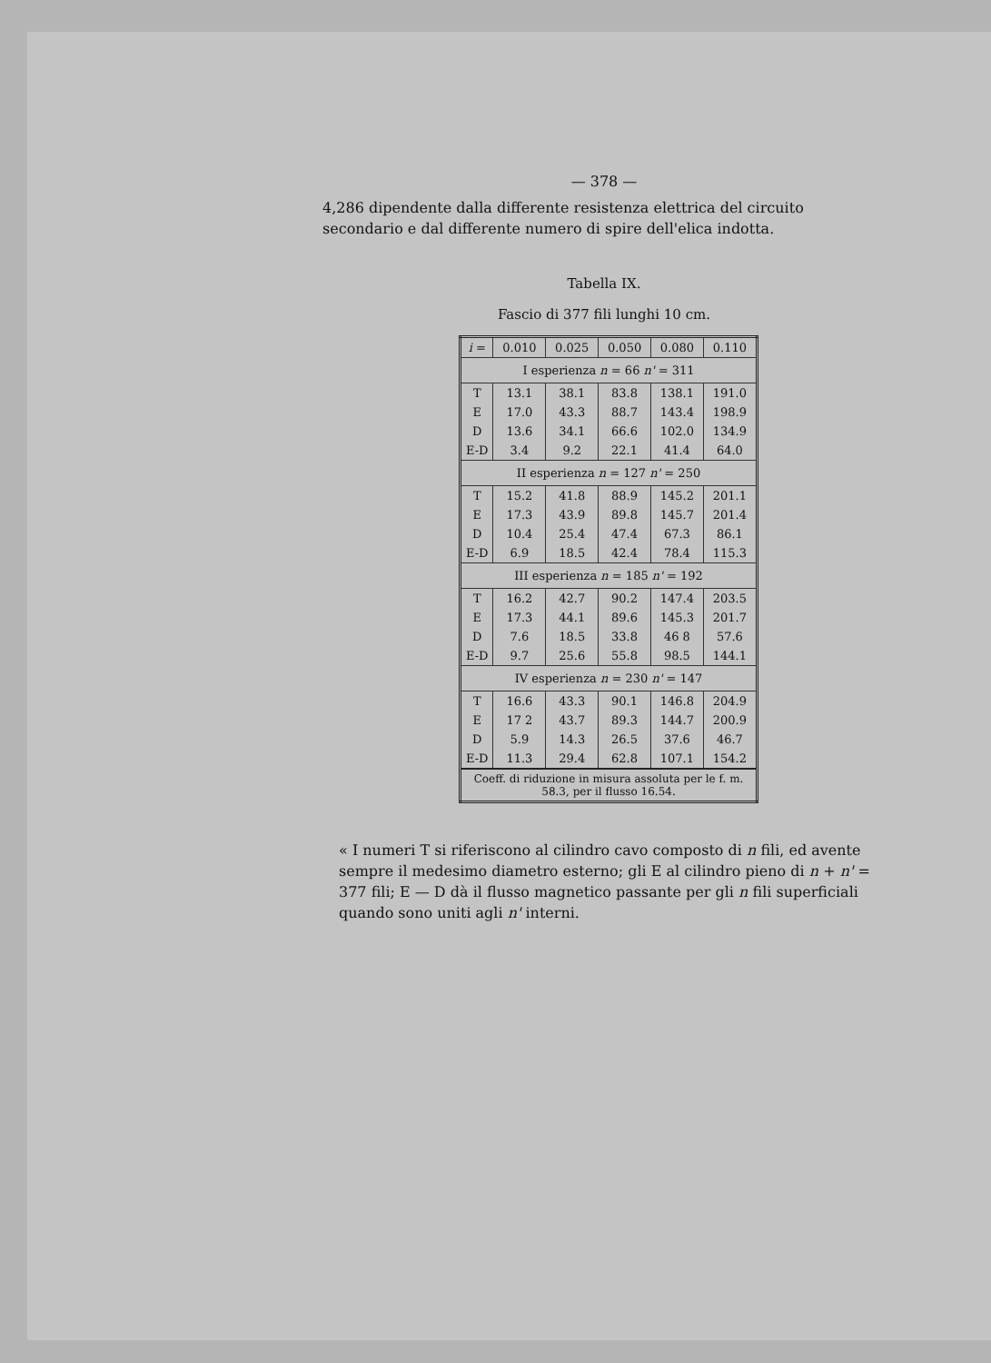— 378 —
4,286 dipendente dalla differente resistenza elettrica del circuito secondario e dal differente numero di spire dell'elica indotta.
Tabella IX.
Fascio di 377 fili lunghi 10 cm.
| i = | 0.010 | 0.025 | 0.050 | 0.080 | 0.110 |
| I esperienza n = 66 n' = 311 | | | | | |
| T | 13.1 | 38.1 | 83.8 | 138.1 | 191.0 |
| E | 17.0 | 43.3 | 88.7 | 143.4 | 198.9 |
| D | 13.6 | 34.1 | 66.6 | 102.0 | 134.9 |
| E-D | 3.4 | 9.2 | 22.1 | 41.4 | 64.0 |
| II esperienza n = 127 n' = 250 | | | | | |
| T | 15.2 | 41.8 | 88.9 | 145.2 | 201.1 |
| E | 17.3 | 43.9 | 89.8 | 145.7 | 201.4 |
| D | 10.4 | 25.4 | 47.4 | 67.3 | 86.1 |
| E-D | 6.9 | 18.5 | 42.4 | 78.4 | 115.3 |
| III esperienza n = 185 n' = 192 | | | | | |
| T | 16.2 | 42.7 | 90.2 | 147.4 | 203.5 |
| E | 17.3 | 44.1 | 89.6 | 145.3 | 201.7 |
| D | 7.6 | 18.5 | 33.8 | 46 8 | 57.6 |
| E-D | 9.7 | 25.6 | 55.8 | 98.5 | 144.1 |
| IV esperienza n = 230 n' = 147 | | | | | |
| T | 16.6 | 43.3 | 90.1 | 146.8 | 204.9 |
| E | 17 2 | 43.7 | 89.3 | 144.7 | 200.9 |
| D | 5.9 | 14.3 | 26.5 | 37.6 | 46.7 |
| E-D | 11.3 | 29.4 | 62.8 | 107.1 | 154.2 |
| Coeff. di riduzione in misura assoluta per le f. m. 58.3, per il flusso 16.54. | | | | | |
« I numeri T si riferiscono al cilindro cavo composto di n fili, ed avente sempre il medesimo diametro esterno; gli E al cilindro pieno di n + n' = 377 fili; E — D dà il flusso magnetico passante per gli n fili superficiali quando sono uniti agli n' interni.